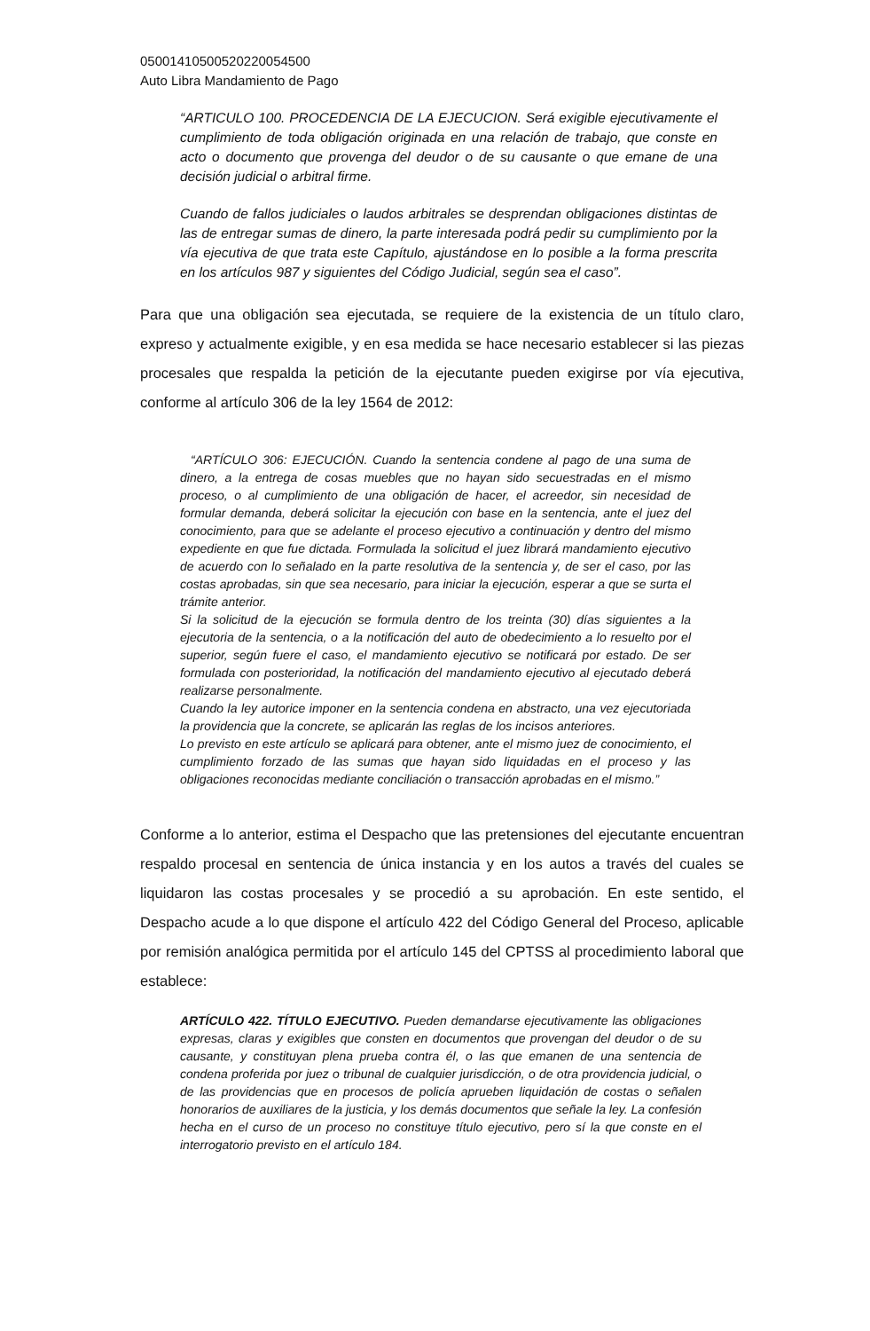05001410500520220054500
Auto Libra Mandamiento de Pago
“ARTICULO 100. PROCEDENCIA DE LA EJECUCION. Será exigible ejecutivamente el cumplimiento de toda obligación originada en una relación de trabajo, que conste en acto o documento que provenga del deudor o de su causante o que emane de una decisión judicial o arbitral firme.
Cuando de fallos judiciales o laudos arbitrales se desprendan obligaciones distintas de las de entregar sumas de dinero, la parte interesada podrá pedir su cumplimiento por la vía ejecutiva de que trata este Capítulo, ajustándose en lo posible a la forma prescrita en los artículos 987 y siguientes del Código Judicial, según sea el caso”.
Para que una obligación sea ejecutada, se requiere de la existencia de un título claro, expreso y actualmente exigible, y en esa medida se hace necesario establecer si las piezas procesales que respalda la petición de la ejecutante pueden exigirse por vía ejecutiva, conforme al artículo 306 de la ley 1564 de 2012:
“ARTÍCULO 306: EJECUCIÓN. Cuando la sentencia condene al pago de una suma de dinero, a la entrega de cosas muebles que no hayan sido secuestradas en el mismo proceso, o al cumplimiento de una obligación de hacer, el acreedor, sin necesidad de formular demanda, deberá solicitar la ejecución con base en la sentencia, ante el juez del conocimiento, para que se adelante el proceso ejecutivo a continuación y dentro del mismo expediente en que fue dictada. Formulada la solicitud el juez librará mandamiento ejecutivo de acuerdo con lo señalado en la parte resolutiva de la sentencia y, de ser el caso, por las costas aprobadas, sin que sea necesario, para iniciar la ejecución, esperar a que se surta el trámite anterior.
Si la solicitud de la ejecución se formula dentro de los treinta (30) días siguientes a la ejecutoria de la sentencia, o a la notificación del auto de obedecimiento a lo resuelto por el superior, según fuere el caso, el mandamiento ejecutivo se notificará por estado. De ser formulada con posterioridad, la notificación del mandamiento ejecutivo al ejecutado deberá realizarse personalmente.
Cuando la ley autorice imponer en la sentencia condena en abstracto, una vez ejecutoriada la providencia que la concrete, se aplicarán las reglas de los incisos anteriores.
Lo previsto en este artículo se aplicará para obtener, ante el mismo juez de conocimiento, el cumplimiento forzado de las sumas que hayan sido liquidadas en el proceso y las obligaciones reconocidas mediante conciliación o transacción aprobadas en el mismo.”
Conforme a lo anterior, estima el Despacho que las pretensiones del ejecutante encuentran respaldo procesal en sentencia de única instancia y en los autos a través del cuales se liquidaron las costas procesales y se procedió a su aprobación. En este sentido, el Despacho acude a lo que dispone el artículo 422 del Código General del Proceso, aplicable por remisión analógica permitida por el artículo 145 del CPTSS al procedimiento laboral que establece:
ARTÍCULO 422. TÍTULO EJECUTIVO. Pueden demandarse ejecutivamente las obligaciones expresas, claras y exigibles que consten en documentos que provengan del deudor o de su causante, y constituyan plena prueba contra él, o las que emanen de una sentencia de condena proferida por juez o tribunal de cualquier jurisdicción, o de otra providencia judicial, o de las providencias que en procesos de policía aprueben liquidación de costas o señalen honorarios de auxiliares de la justicia, y los demás documentos que señale la ley. La confesión hecha en el curso de un proceso no constituye título ejecutivo, pero sí la que conste en el interrogatorio previsto en el artículo 184.